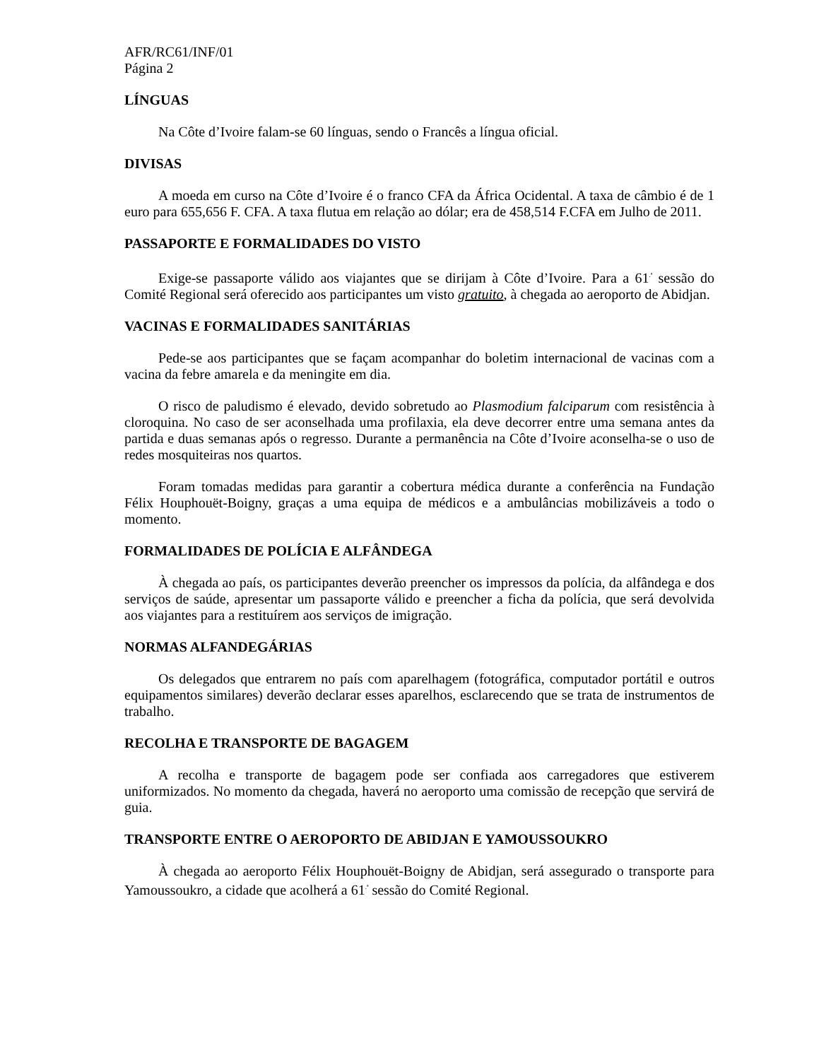AFR/RC61/INF/01
Página 2
LÍNGUAS
Na Côte d’Ivoire falam-se 60 línguas, sendo o Francês a língua oficial.
DIVISAS
A moeda em curso na Côte d’Ivoire é o franco CFA da África Ocidental. A taxa de câmbio é de 1 euro para 655,656 F. CFA. A taxa flutua em relação ao dólar; era de 458,514 F.CFA em Julho de 2011.
PASSAPORTE E FORMALIDADES DO VISTO
Exige-se passaporte válido aos viajantes que se dirijam à Côte d’Ivoire. Para a 61<sup>.ª</sup> sessão do Comité Regional será oferecido aos participantes um visto gratuito, à chegada ao aeroporto de Abidjan.
VACINAS E FORMALIDADES SANITÁRIAS
Pede-se aos participantes que se façam acompanhar do boletim internacional de vacinas com a vacina da febre amarela e da meningite em dia.
O risco de paludismo é elevado, devido sobretudo ao Plasmodium falciparum com resistência à cloroquina. No caso de ser aconselhada uma profilaxia, ela deve decorrer entre uma semana antes da partida e duas semanas após o regresso. Durante a permanência na Côte d’Ivoire aconselha-se o uso de redes mosquiteiras nos quartos.
Foram tomadas medidas para garantir a cobertura médica durante a conferência na Fundação Félix Houphouët-Boigny, graças a uma equipa de médicos e a ambulâncias mobilizáveis a todo o momento.
FORMALIDADES DE POLÍCIA E ALFÂNDEGA
À chegada ao país, os participantes deverão preencher os impressos da polícia, da alfândega e dos serviços de saúde, apresentar um passaporte válido e preencher a ficha da polícia, que será devolvida aos viajantes para a restituírem aos serviços de imigração.
NORMAS ALFANDEGÁRIAS
Os delegados que entrarem no país com aparelhagem (fotográfica, computador portátil e outros equipamentos similares) deverão declarar esses aparelhos, esclarecendo que se trata de instrumentos de trabalho.
RECOLHA E TRANSPORTE DE BAGAGEM
A recolha e transporte de bagagem pode ser confiada aos carregadores que estiverem uniformizados. No momento da chegada, haverá no aeroporto uma comissão de recepção que servirá de guia.
TRANSPORTE ENTRE O AEROPORTO DE ABIDJAN E YAMOUSSOUKRO
À chegada ao aeroporto Félix Houphouët-Boigny de Abidjan, será assegurado o transporte para Yamoussoukro, a cidade que acolherá a 61<sup>.ª</sup> sessão do Comité Regional.